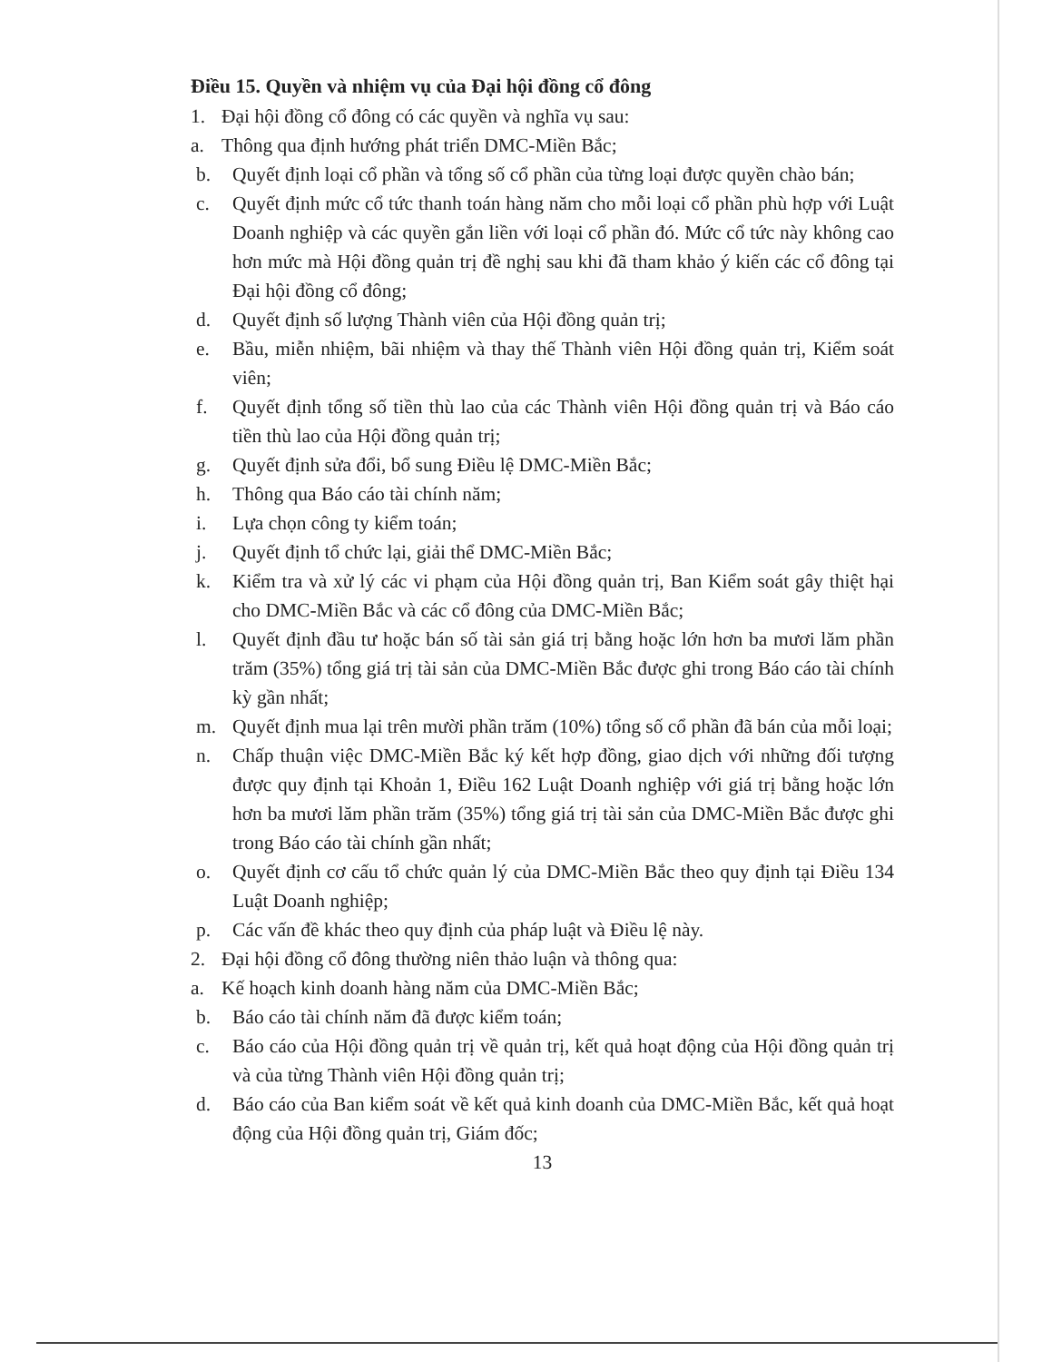Điều 15. Quyền và nhiệm vụ của Đại hội đồng cổ đông
1. Đại hội đồng cổ đông có các quyền và nghĩa vụ sau:
a. Thông qua định hướng phát triển DMC-Miền Bắc;
b. Quyết định loại cổ phần và tổng số cổ phần của từng loại được quyền chào bán;
c. Quyết định mức cổ tức thanh toán hàng năm cho mỗi loại cổ phần phù hợp với Luật Doanh nghiệp và các quyền gắn liền với loại cổ phần đó. Mức cổ tức này không cao hơn mức mà Hội đồng quản trị đề nghị sau khi đã tham khảo ý kiến các cổ đông tại Đại hội đồng cổ đông;
d. Quyết định số lượng Thành viên của Hội đồng quản trị;
e. Bầu, miễn nhiệm, bãi nhiệm và thay thế Thành viên Hội đồng quản trị, Kiểm soát viên;
f. Quyết định tổng số tiền thù lao của các Thành viên Hội đồng quản trị và Báo cáo tiền thù lao của Hội đồng quản trị;
g. Quyết định sửa đổi, bổ sung Điều lệ DMC-Miền Bắc;
h. Thông qua Báo cáo tài chính năm;
i. Lựa chọn công ty kiểm toán;
j. Quyết định tổ chức lại, giải thể DMC-Miền Bắc;
k. Kiểm tra và xử lý các vi phạm của Hội đồng quản trị, Ban Kiểm soát gây thiệt hại cho DMC-Miền Bắc và các cổ đông của DMC-Miền Bắc;
l. Quyết định đầu tư hoặc bán số tài sản giá trị bằng hoặc lớn hơn ba mươi lăm phần trăm (35%) tổng giá trị tài sản của DMC-Miền Bắc được ghi trong Báo cáo tài chính kỳ gần nhất;
m. Quyết định mua lại trên mười phần trăm (10%) tổng số cổ phần đã bán của mỗi loại;
n. Chấp thuận việc DMC-Miền Bắc ký kết hợp đồng, giao dịch với những đối tượng được quy định tại Khoản 1, Điều 162 Luật Doanh nghiệp với giá trị bằng hoặc lớn hơn ba mươi lăm phần trăm (35%) tổng giá trị tài sản của DMC-Miền Bắc được ghi trong Báo cáo tài chính gần nhất;
o. Quyết định cơ cấu tổ chức quản lý của DMC-Miền Bắc theo quy định tại Điều 134 Luật Doanh nghiệp;
p. Các vấn đề khác theo quy định của pháp luật và Điều lệ này.
2. Đại hội đồng cổ đông thường niên thảo luận và thông qua:
a. Kế hoạch kinh doanh hàng năm của DMC-Miền Bắc;
b. Báo cáo tài chính năm đã được kiểm toán;
c. Báo cáo của Hội đồng quản trị về quản trị, kết quả hoạt động của Hội đồng quản trị và của từng Thành viên Hội đồng quản trị;
d. Báo cáo của Ban kiểm soát về kết quả kinh doanh của DMC-Miền Bắc, kết quả hoạt động của Hội đồng quản trị, Giám đốc;
13